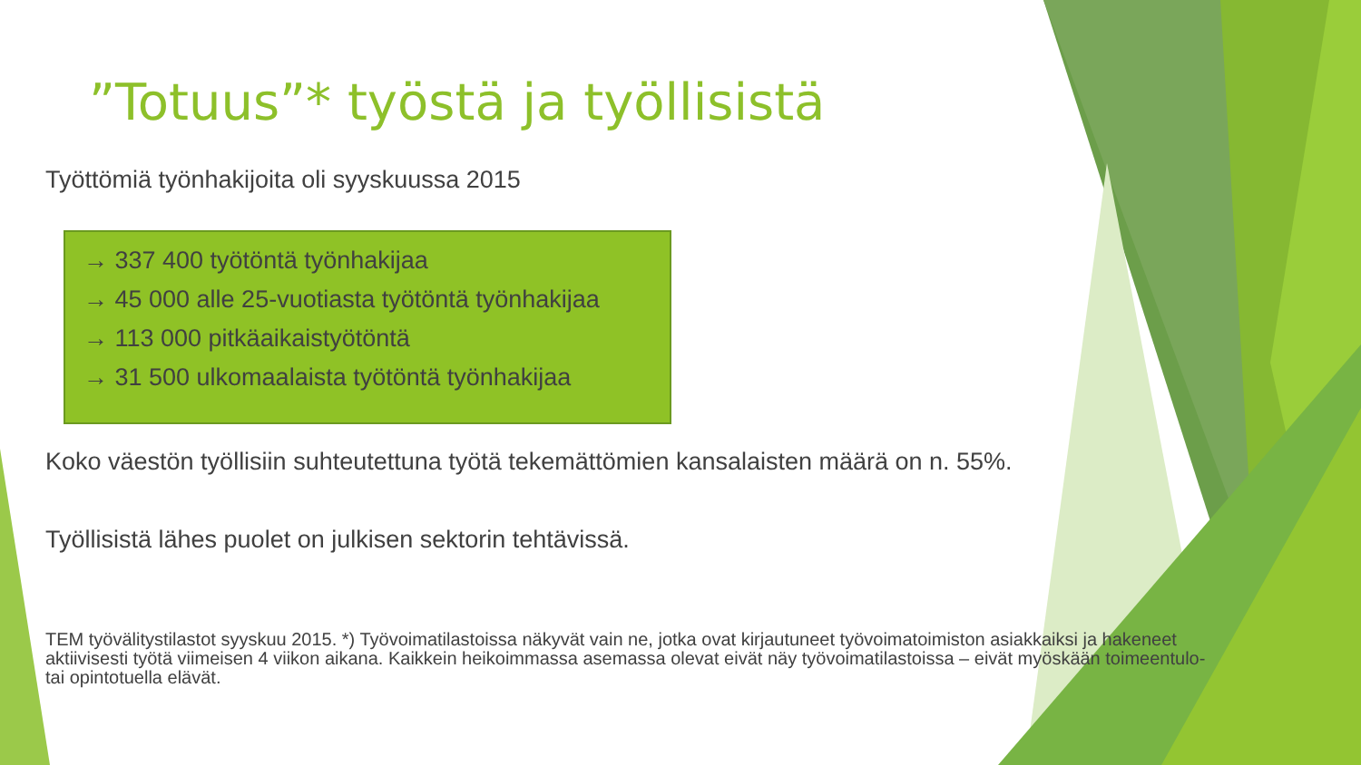”Totuus”* työstä ja työllisistä
Työttömiä työnhakijoita oli syyskuussa 2015
→ 337 400 työtöntä työnhakijaa
→ 45 000 alle 25-vuotiasta työtöntä työnhakijaa
→ 113 000 pitkäaikaistyötöntä
→ 31 500 ulkomaalaista työtöntä työnhakijaa
Koko väestön työllisiin suhteutettuna työtä tekemättömien kansalaisten määrä on n. 55%.
Työllisistä lähes puolet on julkisen sektorin tehtävissä.
TEM työvälitystilastot syyskuu 2015. *) Työvoimatilastoissa näkyvät vain ne, jotka ovat kirjautuneet työvoimatoimiston asiakkaiksi ja hakeneet aktiivisesti työtä viimeisen 4 viikon aikana. Kaikkein heikoimmassa asemassa olevat eivät näy työvoimatilastoissa – eivät myöskään toimeentulo- tai opintotuella elävät.